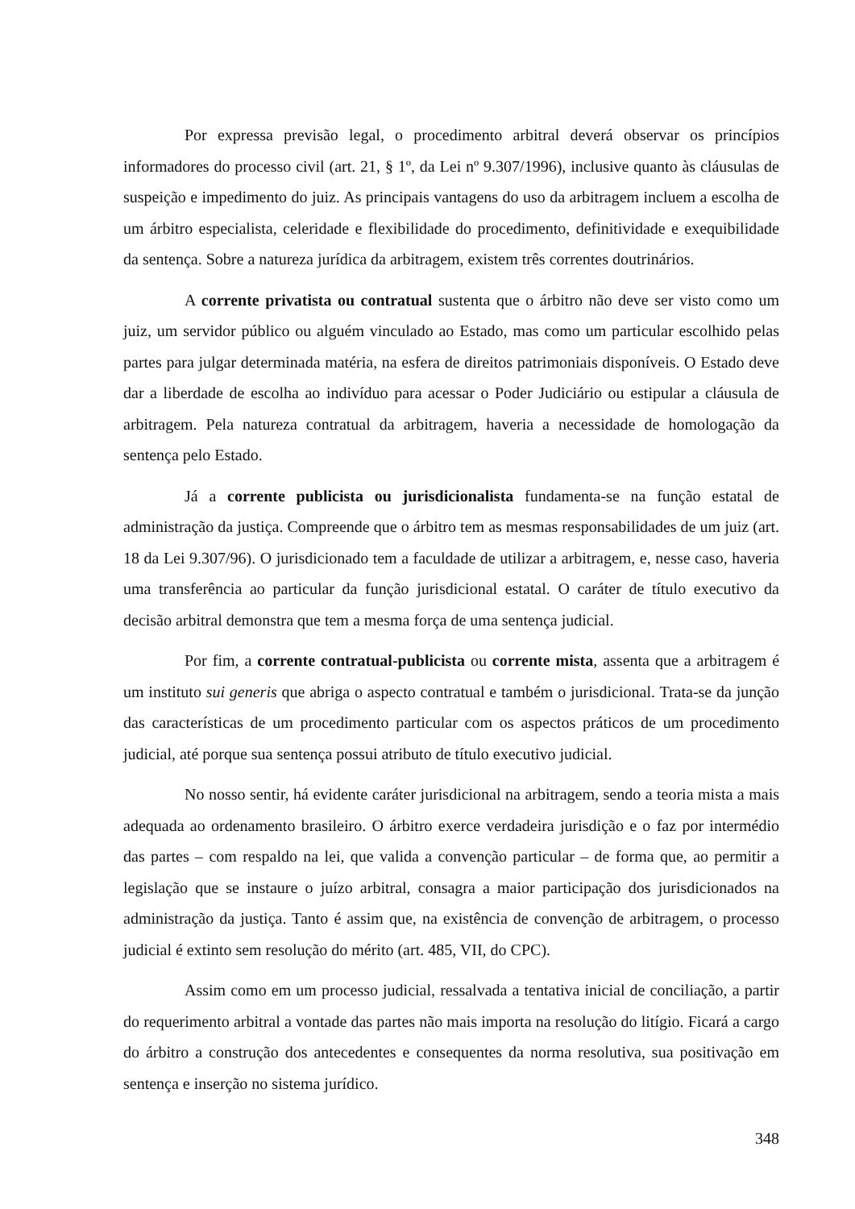Por expressa previsão legal, o procedimento arbitral deverá observar os princípios informadores do processo civil (art. 21, § 1º, da Lei nº 9.307/1996), inclusive quanto às cláusulas de suspeição e impedimento do juiz. As principais vantagens do uso da arbitragem incluem a escolha de um árbitro especialista, celeridade e flexibilidade do procedimento, definitividade e exequibilidade da sentença. Sobre a natureza jurídica da arbitragem, existem três correntes doutrinários.
A corrente privatista ou contratual sustenta que o árbitro não deve ser visto como um juiz, um servidor público ou alguém vinculado ao Estado, mas como um particular escolhido pelas partes para julgar determinada matéria, na esfera de direitos patrimoniais disponíveis. O Estado deve dar a liberdade de escolha ao indivíduo para acessar o Poder Judiciário ou estipular a cláusula de arbitragem. Pela natureza contratual da arbitragem, haveria a necessidade de homologação da sentença pelo Estado.
Já a corrente publicista ou jurisdicionalista fundamenta-se na função estatal de administração da justiça. Compreende que o árbitro tem as mesmas responsabilidades de um juiz (art. 18 da Lei 9.307/96). O jurisdicionado tem a faculdade de utilizar a arbitragem, e, nesse caso, haveria uma transferência ao particular da função jurisdicional estatal. O caráter de título executivo da decisão arbitral demonstra que tem a mesma força de uma sentença judicial.
Por fim, a corrente contratual-publicista ou corrente mista, assenta que a arbitragem é um instituto sui generis que abriga o aspecto contratual e também o jurisdicional. Trata-se da junção das características de um procedimento particular com os aspectos práticos de um procedimento judicial, até porque sua sentença possui atributo de título executivo judicial.
No nosso sentir, há evidente caráter jurisdicional na arbitragem, sendo a teoria mista a mais adequada ao ordenamento brasileiro. O árbitro exerce verdadeira jurisdição e o faz por intermédio das partes – com respaldo na lei, que valida a convenção particular – de forma que, ao permitir a legislação que se instaure o juízo arbitral, consagra a maior participação dos jurisdicionados na administração da justiça. Tanto é assim que, na existência de convenção de arbitragem, o processo judicial é extinto sem resolução do mérito (art. 485, VII, do CPC).
Assim como em um processo judicial, ressalvada a tentativa inicial de conciliação, a partir do requerimento arbitral a vontade das partes não mais importa na resolução do litígio. Ficará a cargo do árbitro a construção dos antecedentes e consequentes da norma resolutiva, sua positivação em sentença e inserção no sistema jurídico.
348